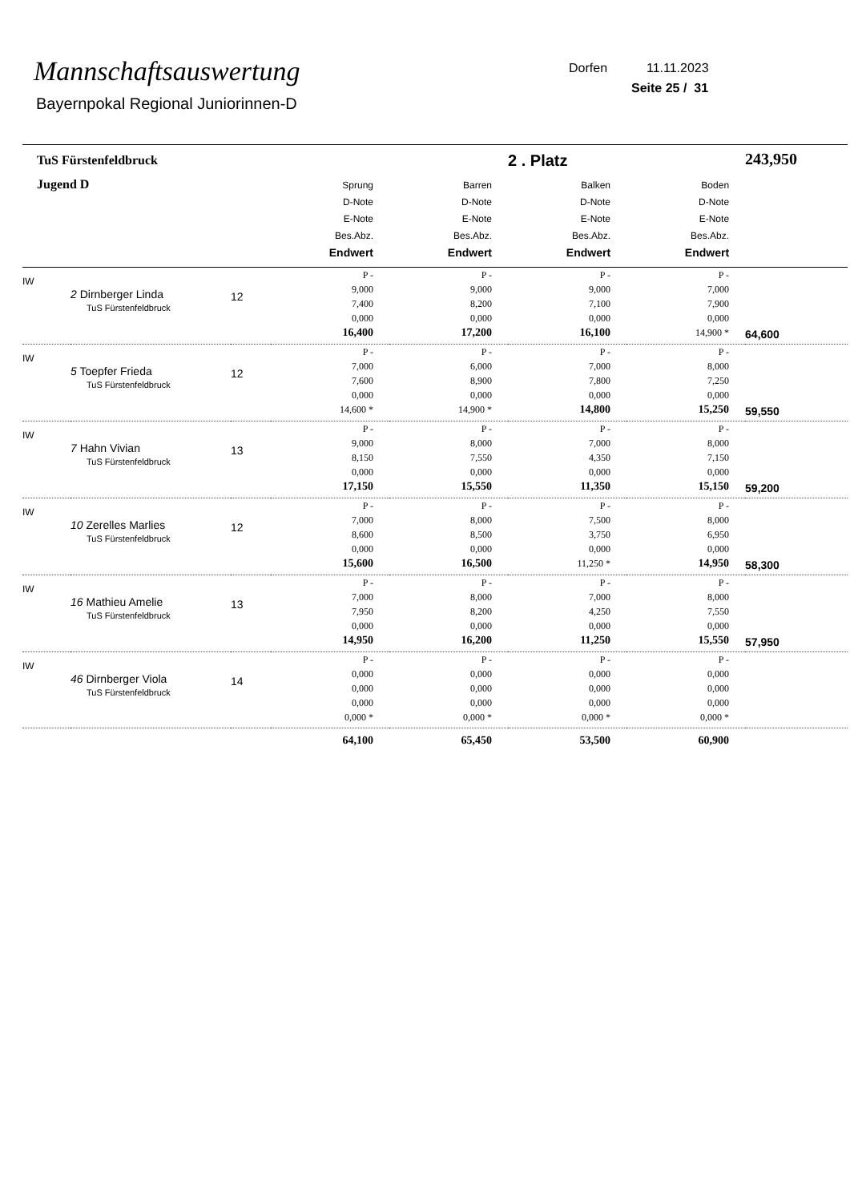Mannschaftsauswertung
Bayernpokal Regional Juniorinnen-D
Dorfen 11.11.2023
Seite 25 / 31
| TuS Fürstenfeldbruck | | | | | 2 . Platz | | 243,950 |
| Jugend D | | | Sprung D-Note E-Note Bes.Abz. Endwert | Barren D-Note E-Note Bes.Abz. Endwert | Balken D-Note E-Note Bes.Abz. Endwert | Boden D-Note E-Note Bes.Abz. Endwert | |
| IW | 2 Dirnberger Linda TuS Fürstenfeldbruck | 12 | P - 9,000 7,400 0,000 16,400 | P - 9,000 8,200 0,000 17,200 | P - 9,000 7,100 0,000 16,100 | P - 7,000 7,900 0,000 14,900 * | 64,600 |
| IW | 5 Toepfer Frieda TuS Fürstenfeldbruck | 12 | P - 7,000 7,600 0,000 14,600 * | P - 6,000 8,900 0,000 14,900 * | P - 7,000 7,800 0,000 14,800 | P - 8,000 7,250 0,000 15,250 | 59,550 |
| IW | 7 Hahn Vivian TuS Fürstenfeldbruck | 13 | P - 9,000 8,150 0,000 17,150 | P - 8,000 7,550 0,000 15,550 | P - 7,000 4,350 0,000 11,350 | P - 8,000 7,150 0,000 15,150 | 59,200 |
| IW | 10 Zerelles Marlies TuS Fürstenfeldbruck | 12 | P - 7,000 8,600 0,000 15,600 | P - 8,000 8,500 0,000 16,500 | P - 7,500 3,750 0,000 11,250 * | P - 8,000 6,950 0,000 14,950 | 58,300 |
| IW | 16 Mathieu Amelie TuS Fürstenfeldbruck | 13 | P - 7,000 7,950 0,000 14,950 | P - 8,000 8,200 0,000 16,200 | P - 7,000 4,250 0,000 11,250 | P - 8,000 7,550 0,000 15,550 | 57,950 |
| IW | 46 Dirnberger Viola TuS Fürstenfeldbruck | 14 | P - 0,000 0,000 0,000 0,000 * | P - 0,000 0,000 0,000 0,000 * | P - 0,000 0,000 0,000 0,000 * | P - 0,000 0,000 0,000 0,000 * | |
| | | | 64,100 | 65,450 | 53,500 | 60,900 | |